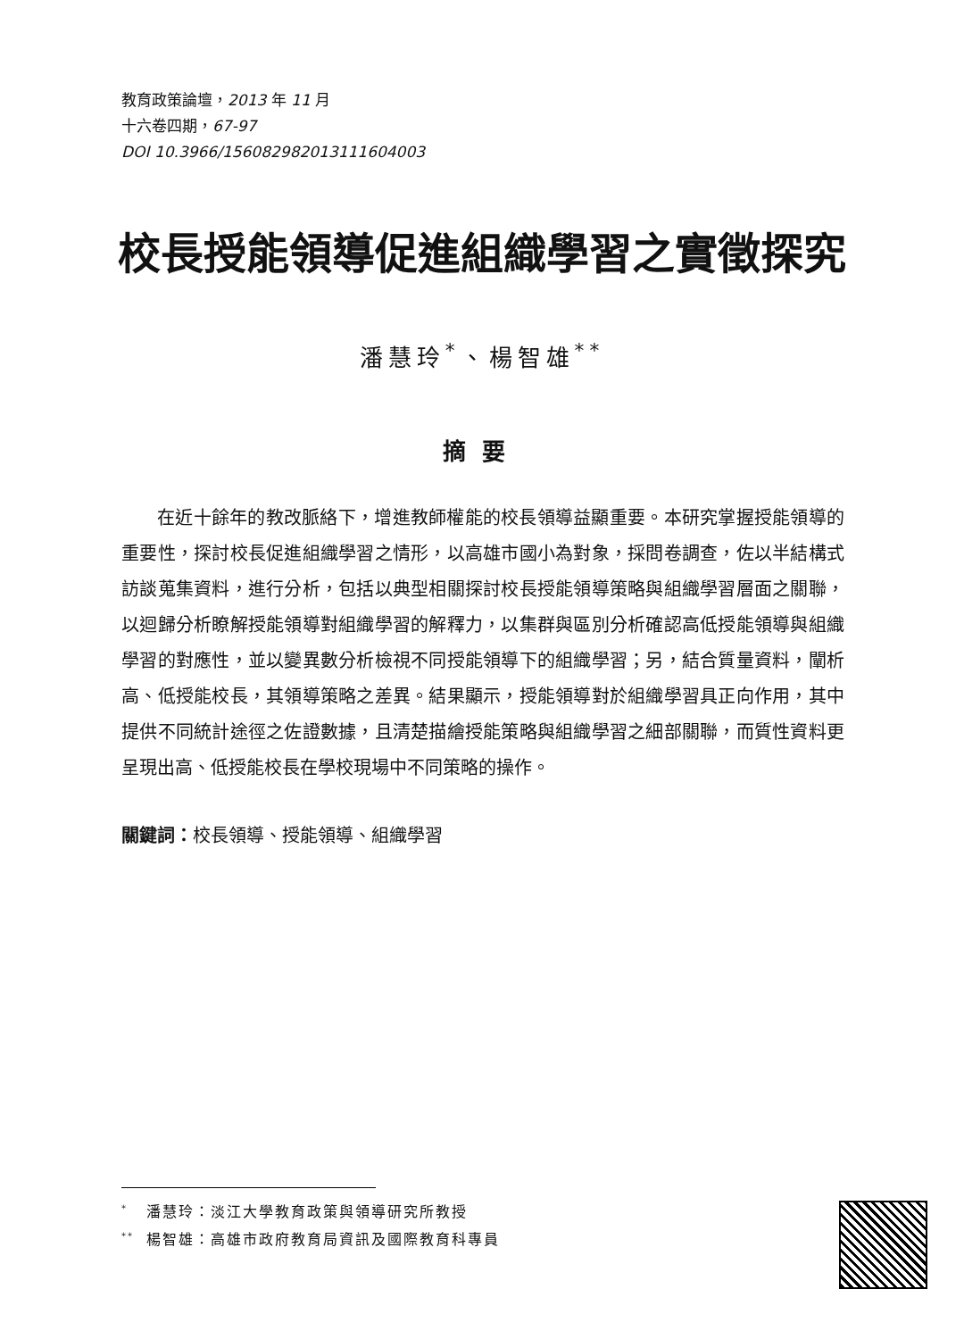教育政策論壇，2013 年 11 月
十六卷四期，67-97
DOI 10.3966/156082982013111604003
校長授能領導促進組織學習之實徵探究
潘慧玲<sup>*</sup>、楊智雄<sup>**</sup>
摘要
在近十餘年的教改脈絡下，增進教師權能的校長領導益顯重要。本研究掌握授能領導的重要性，探討校長促進組織學習之情形，以高雄市國小為對象，採問卷調查，佐以半結構式訪談蒐集資料，進行分析，包括以典型相關探討校長授能領導策略與組織學習層面之關聯，以迴歸分析瞭解授能領導對組織學習的解釋力，以集群與區別分析確認高低授能領導與組織學習的對應性，並以變異數分析檢視不同授能領導下的組織學習；另，結合質量資料，闡析高、低授能校長，其領導策略之差異。結果顯示，授能領導對於組織學習具正向作用，其中提供不同統計途徑之佐證數據，且清楚描繪授能策略與組織學習之細部關聯，而質性資料更呈現出高、低授能校長在學校現場中不同策略的操作。
關鍵詞：校長領導、授能領導、組織學習
<sup>*</sup> 潘慧玲：淡江大學教育政策與領導研究所教授
<sup>**</sup> 楊智雄：高雄市政府教育局資訊及國際教育科專員